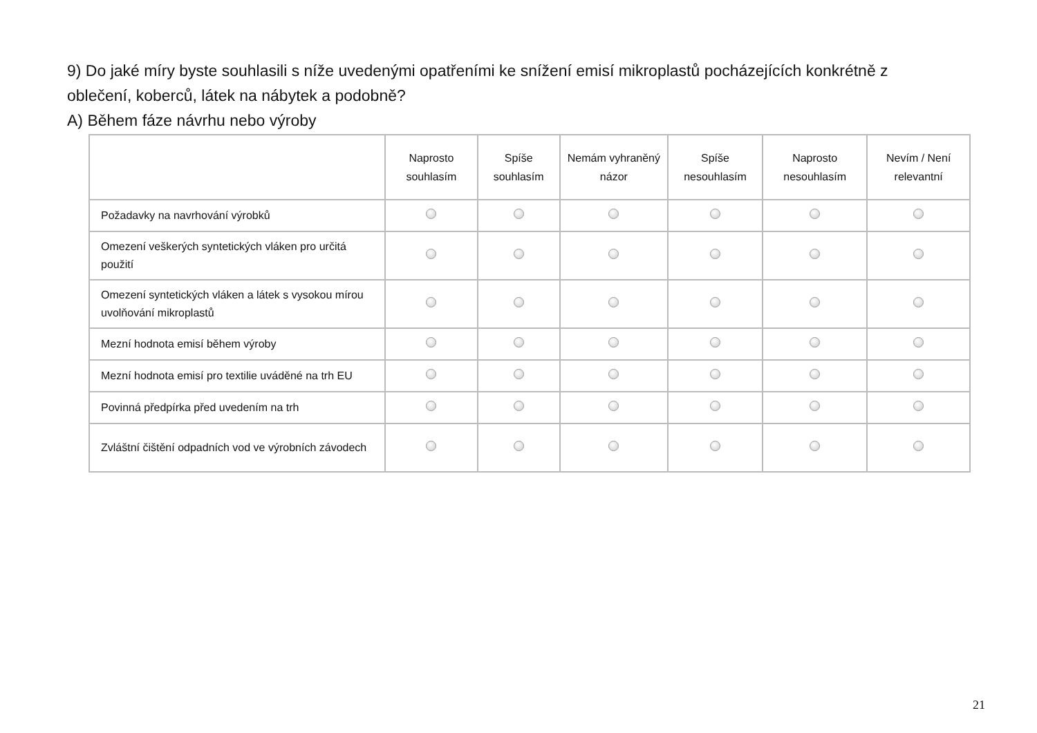9) Do jaké míry byste souhlasili s níže uvedenými opatřeními ke snížení emisí mikroplastů pocházejících konkrétně z oblečení, koberců, látek na nábytek a podobně?
A) Během fáze návrhu nebo výroby
| | Naprosto souhlasím | Spíše souhlasím | Nemám vyhraněný názor | Spíše nesouhlasím | Naprosto nesouhlasím | Nevím / Není relevantní |
| --- | --- | --- | --- | --- | --- | --- |
| Požadavky na navrhování výrobků | | | | | | |
| Omezení veškerých syntetických vláken pro určitá použití | | | | | | |
| Omezení syntetických vláken a látek s vysokou mírou uvolňování mikroplastů | | | | | | |
| Mezní hodnota emisí během výroby | | | | | | |
| Mezní hodnota emisí pro textilie uváděné na trh EU | | | | | | |
| Povinná předpírka před uvedením na trh | | | | | | |
| Zvláštní čištění odpadních vod ve výrobních závodech | | | | | | |
21